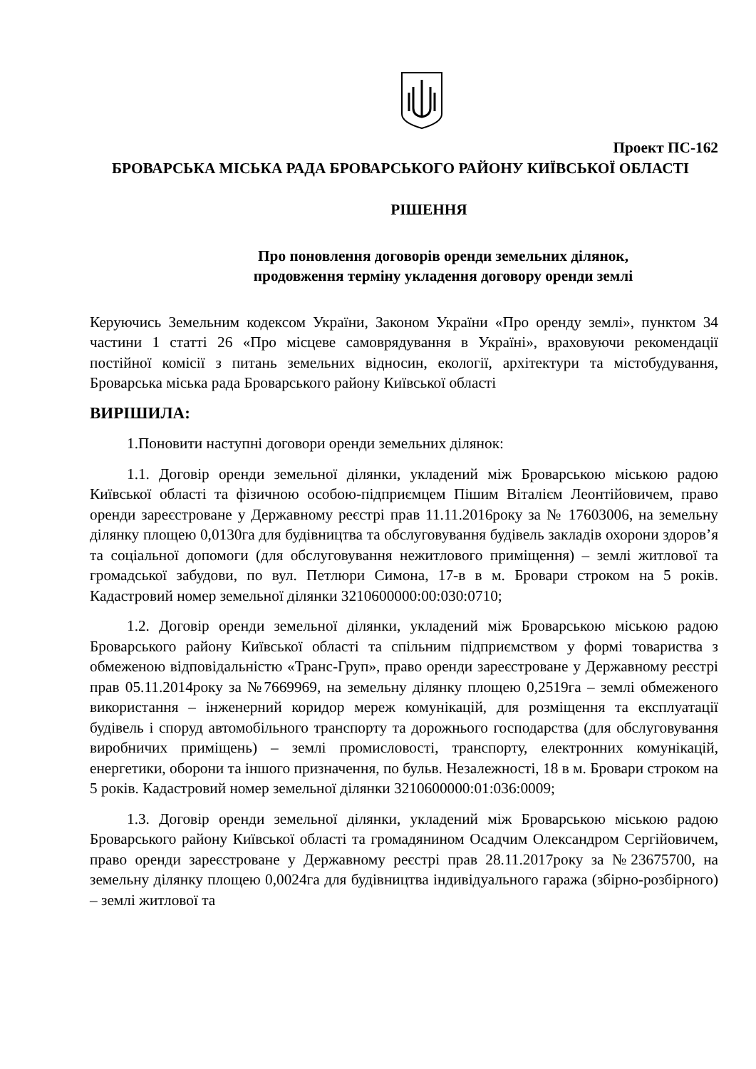Проект ПС-162
БРОВАРСЬКА МІСЬКА РАДА БРОВАРСЬКОГО РАЙОНУ КИЇВСЬКОЇ ОБЛАСТІ
РІШЕННЯ
Про поновлення договорів оренди земельних ділянок,
продовження терміну укладення договору оренди землі
Керуючись Земельним кодексом України, Законом України «Про оренду землі», пунктом 34 частини 1 статті 26 «Про місцеве самоврядування в Україні», враховуючи рекомендації постійної комісії з питань земельних відносин, екології, архітектури та містобудування, Броварська міська рада Броварського району Київської області
ВИРІШИЛА:
1.Поновити наступні договори оренди земельних ділянок:
1.1. Договір оренди земельної ділянки, укладений між Броварською міською радою Київської області та фізичною особою-підприємцем Пішим Віталієм Леонтійовичем, право оренди зареєстроване у Державному реєстрі прав 11.11.2016року за № 17603006, на земельну ділянку площею 0,0130га для будівництва та обслуговування будівель закладів охорони здоров’я та соціальної допомоги (для обслуговування нежитлового приміщення) – землі житлової та громадської забудови, по вул. Петлюри Симона, 17-в в м. Бровари строком на 5 років. Кадастровий номер земельної ділянки 3210600000:00:030:0710;
1.2. Договір оренди земельної ділянки, укладений між Броварською міською радою Броварського району Київської області та спільним підприємством у формі товариства з обмеженою відповідальністю «Транс-Груп», право оренди зареєстроване у Державному реєстрі прав 05.11.2014року за №7669969, на земельну ділянку площею 0,2519га – землі обмеженого використання – інженерний коридор мереж комунікацій, для розміщення та експлуатації будівель і споруд автомобільного транспорту та дорожнього господарства (для обслуговування виробничих приміщень) – землі промисловості, транспорту, електронних комунікацій, енергетики, оборони та іншого призначення, по бульв. Незалежності, 18 в м. Бровари строком на 5 років. Кадастровий номер земельної ділянки 3210600000:01:036:0009;
1.3. Договір оренди земельної ділянки, укладений між Броварською міською радою Броварського району Київської області та громадянином Осадчим Олександром Сергійовичем, право оренди зареєстроване у Державному реєстрі прав 28.11.2017року за №23675700, на земельну ділянку площею 0,0024га для будівництва індивідуального гаража (збірно-розбірного) – землі житлової та